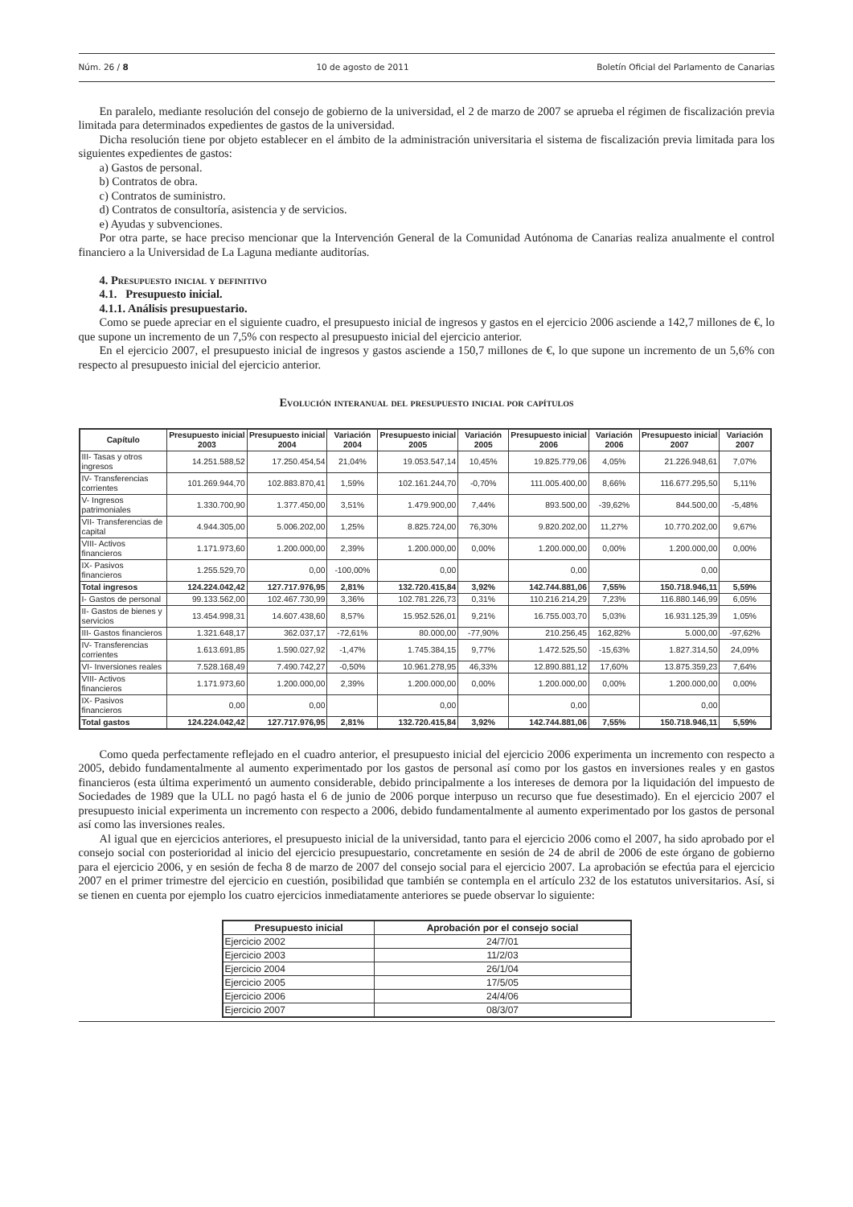Núm. 26 / 8 10 de agosto de 2011 Boletín Oficial del Parlamento de Canarias
En paralelo, mediante resolución del consejo de gobierno de la universidad, el 2 de marzo de 2007 se aprueba el régimen de fiscalización previa limitada para determinados expedientes de gastos de la universidad.
Dicha resolución tiene por objeto establecer en el ámbito de la administración universitaria el sistema de fiscalización previa limitada para los siguientes expedientes de gastos:
a) Gastos de personal.
b) Contratos de obra.
c) Contratos de suministro.
d) Contratos de consultoría, asistencia y de servicios.
e) Ayudas y subvenciones.
Por otra parte, se hace preciso mencionar que la Intervención General de la Comunidad Autónoma de Canarias realiza anualmente el control financiero a la Universidad de La Laguna mediante auditorías.
4. Presupuesto inicial y definitivo
4.1. Presupuesto inicial.
4.1.1. Análisis presupuestario.
Como se puede apreciar en el siguiente cuadro, el presupuesto inicial de ingresos y gastos en el ejercicio 2006 asciende a 142,7 millones de €, lo que supone un incremento de un 7,5% con respecto al presupuesto inicial del ejercicio anterior.
En el ejercicio 2007, el presupuesto inicial de ingresos y gastos asciende a 150,7 millones de €, lo que supone un incremento de un 5,6% con respecto al presupuesto inicial del ejercicio anterior.
Evolución interanual del presupuesto inicial por capítulos
| Capítulo | Presupuesto inicial 2003 | Presupuesto inicial 2004 | Variación 2004 | Presupuesto inicial 2005 | Variación 2005 | Presupuesto inicial 2006 | Variación 2006 | Presupuesto inicial 2007 | Variación 2007 |
| --- | --- | --- | --- | --- | --- | --- | --- | --- | --- |
| III- Tasas y otros ingresos | 14.251.588,52 | 17.250.454,54 | 21,04% | 19.053.547,14 | 10,45% | 19.825.779,06 | 4,05% | 21.226.948,61 | 7,07% |
| IV- Transferencias corrientes | 101.269.944,70 | 102.883.870,41 | 1,59% | 102.161.244,70 | -0,70% | 111.005.400,00 | 8,66% | 116.677.295,50 | 5,11% |
| V- Ingresos patrimoniales | 1.330.700,90 | 1.377.450,00 | 3,51% | 1.479.900,00 | 7,44% | 893.500,00 | -39,62% | 844.500,00 | -5,48% |
| VII- Transferencias de capital | 4.944.305,00 | 5.006.202,00 | 1,25% | 8.825.724,00 | 76,30% | 9.820.202,00 | 11,27% | 10.770.202,00 | 9,67% |
| VIII- Activos financieros | 1.171.973,60 | 1.200.000,00 | 2,39% | 1.200.000,00 | 0,00% | 1.200.000,00 | 0,00% | 1.200.000,00 | 0,00% |
| IX- Pasivos financieros | 1.255.529,70 | 0,00 | -100,00% | 0,00 | | 0,00 | | 0,00 | |
| Total ingresos | 124.224.042,42 | 127.717.976,95 | 2,81% | 132.720.415,84 | 3,92% | 142.744.881,06 | 7,55% | 150.718.946,11 | 5,59% |
| I- Gastos de personal | 99.133.562,00 | 102.467.730,99 | 3,36% | 102.781.226,73 | 0,31% | 110.216.214,29 | 7,23% | 116.880.146,99 | 6,05% |
| II- Gastos de bienes y servicios | 13.454.998,31 | 14.607.438,60 | 8,57% | 15.952.526,01 | 9,21% | 16.755.003,70 | 5,03% | 16.931.125,39 | 1,05% |
| III- Gastos financieros | 1.321.648,17 | 362.037,17 | -72,61% | 80.000,00 | -77,90% | 210.256,45 | 162,82% | 5.000,00 | -97,62% |
| IV- Transferencias corrientes | 1.613.691,85 | 1.590.027,92 | -1,47% | 1.745.384,15 | 9,77% | 1.472.525,50 | -15,63% | 1.827.314,50 | 24,09% |
| VI- Inversiones reales | 7.528.168,49 | 7.490.742,27 | -0,50% | 10.961.278,95 | 46,33% | 12.890.881,12 | 17,60% | 13.875.359,23 | 7,64% |
| VIII- Activos financieros | 1.171.973,60 | 1.200.000,00 | 2,39% | 1.200.000,00 | 0,00% | 1.200.000,00 | 0,00% | 1.200.000,00 | 0,00% |
| IX- Pasivos financieros | 0,00 | 0,00 | | 0,00 | | 0,00 | | 0,00 | |
| Total gastos | 124.224.042,42 | 127.717.976,95 | 2,81% | 132.720.415,84 | 3,92% | 142.744.881,06 | 7,55% | 150.718.946,11 | 5,59% |
Como queda perfectamente reflejado en el cuadro anterior, el presupuesto inicial del ejercicio 2006 experimenta un incremento con respecto a 2005, debido fundamentalmente al aumento experimentado por los gastos de personal así como por los gastos en inversiones reales y en gastos financieros (esta última experimentó un aumento considerable, debido principalmente a los intereses de demora por la liquidación del impuesto de Sociedades de 1989 que la ULL no pagó hasta el 6 de junio de 2006 porque interpuso un recurso que fue desestimado). En el ejercicio 2007 el presupuesto inicial experimenta un incremento con respecto a 2006, debido fundamentalmente al aumento experimentado por los gastos de personal así como las inversiones reales.
Al igual que en ejercicios anteriores, el presupuesto inicial de la universidad, tanto para el ejercicio 2006 como el 2007, ha sido aprobado por el consejo social con posterioridad al inicio del ejercicio presupuestario, concretamente en sesión de 24 de abril de 2006 de este órgano de gobierno para el ejercicio 2006, y en sesión de fecha 8 de marzo de 2007 del consejo social para el ejercicio 2007. La aprobación se efectúa para el ejercicio 2007 en el primer trimestre del ejercicio en cuestión, posibilidad que también se contempla en el artículo 232 de los estatutos universitarios. Así, si se tienen en cuenta por ejemplo los cuatro ejercicios inmediatamente anteriores se puede observar lo siguiente:
| Presupuesto inicial | Aprobación por el consejo social |
| --- | --- |
| Ejercicio 2002 | 24/7/01 |
| Ejercicio 2003 | 11/2/03 |
| Ejercicio 2004 | 26/1/04 |
| Ejercicio 2005 | 17/5/05 |
| Ejercicio 2006 | 24/4/06 |
| Ejercicio 2007 | 08/3/07 |